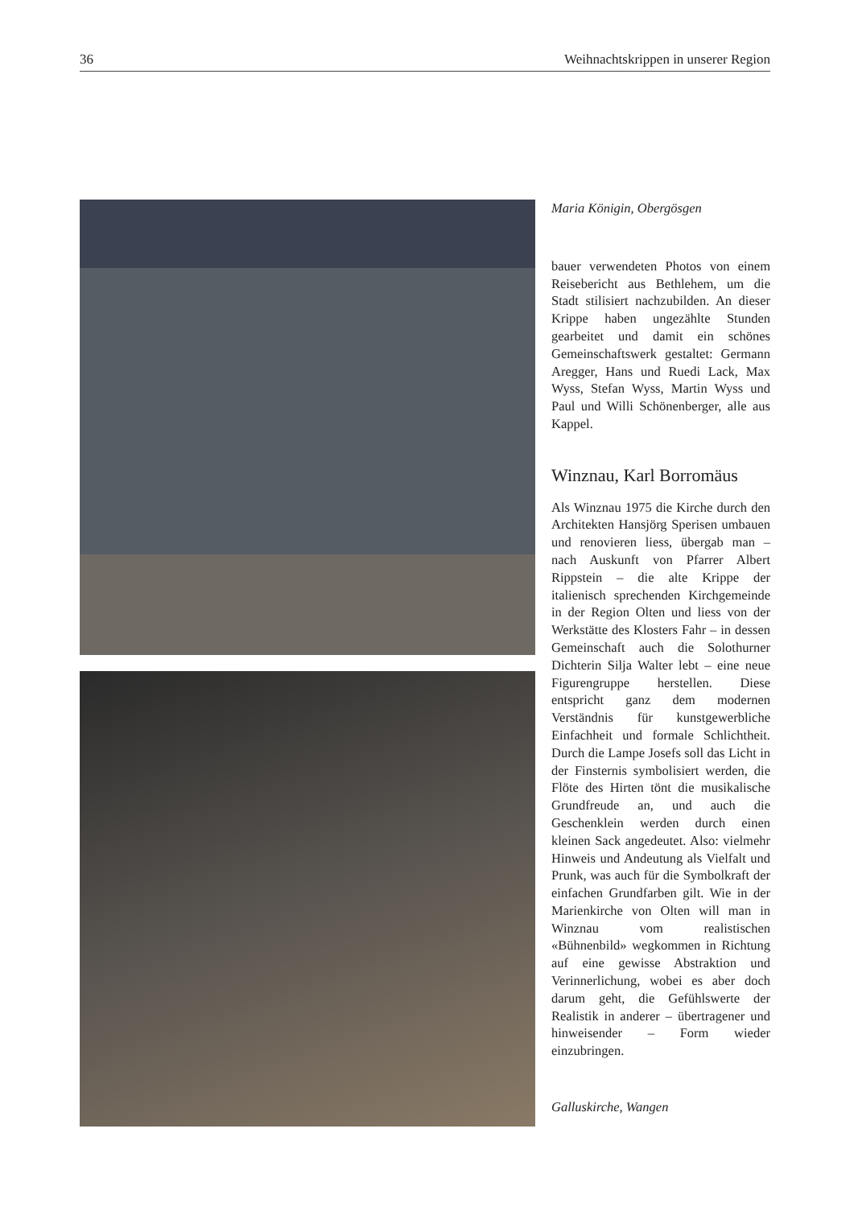36 Weihnachtskrippen in unserer Region
Maria Königin, Obergösgen
bauer verwendeten Photos von einem Reisebericht aus Bethlehem, um die Stadt stilisiert nachzubilden. An dieser Krippe haben ungezählte Stunden gearbeitet und damit ein schönes Gemeinschaftswerk gestaltet: Germann Aregger, Hans und Ruedi Lack, Max Wyss, Stefan Wyss, Martin Wyss und Paul und Willi Schönenberger, alle aus Kappel.
Winznau, Karl Borromäus
Als Winznau 1975 die Kirche durch den Architekten Hansjörg Sperisen umbauen und renovieren liess, übergab man – nach Auskunft von Pfarrer Albert Rippstein – die alte Krippe der italienisch sprechenden Kirchgemeinde in der Region Olten und liess von der Werkstätte des Klosters Fahr – in dessen Gemeinschaft auch die Solothurner Dichterin Silja Walter lebt – eine neue Figurengruppe herstellen. Diese entspricht ganz dem modernen Verständnis für kunstgewerbliche Einfachheit und formale Schlichtheit. Durch die Lampe Josefs soll das Licht in der Finsternis symbolisiert werden, die Flöte des Hirten tönt die musikalische Grundfreude an, und auch die Geschenklein werden durch einen kleinen Sack angedeutet. Also: vielmehr Hinweis und Andeutung als Vielfalt und Prunk, was auch für die Symbolkraft der einfachen Grundfarben gilt. Wie in der Marienkirche von Olten will man in Winznau vom realistischen «Bühnenbild» wegkommen in Richtung auf eine gewisse Abstraktion und Verinnerlichung, wobei es aber doch darum geht, die Gefühlswerte der Realistik in anderer – übertragener und hinweisender – Form wieder einzubringen.
Galluskirche, Wangen